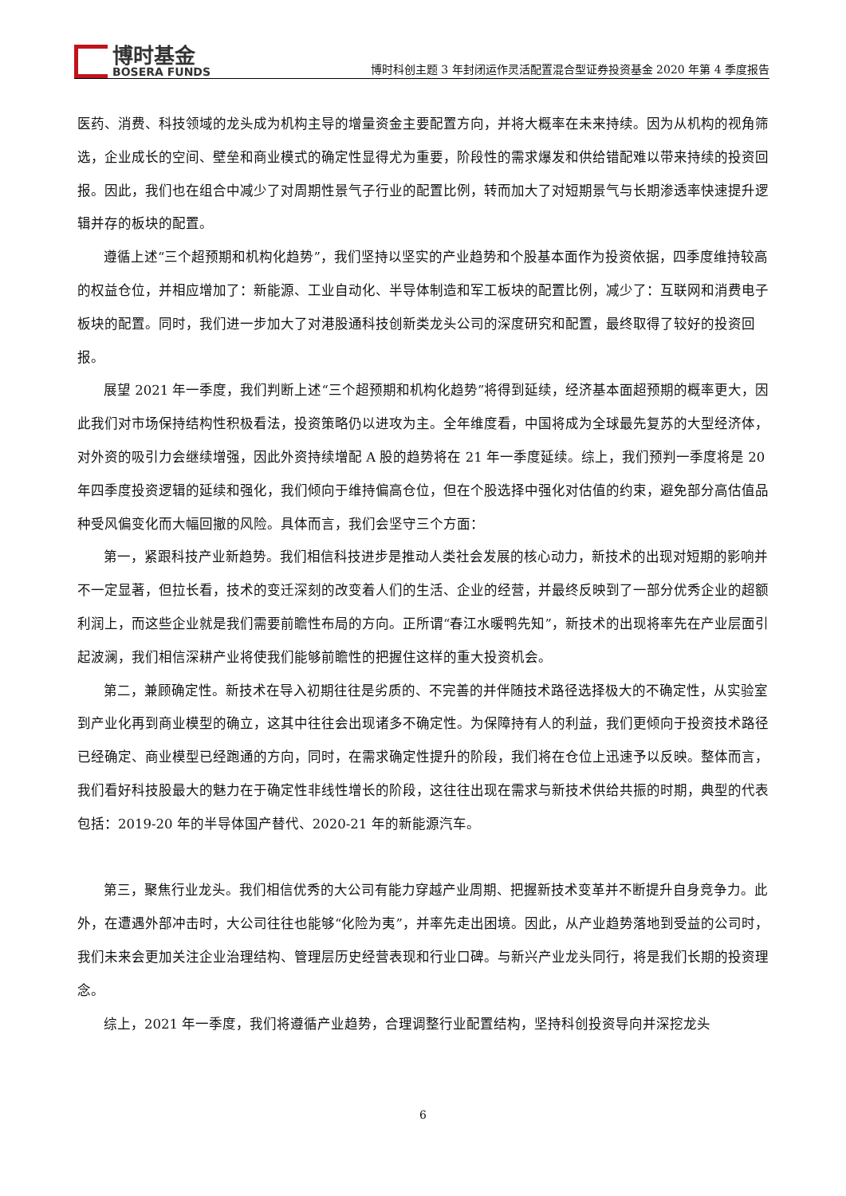博时基金
BOSERA FUNDS
博时科创主题 3 年封闭运作灵活配置混合型证券投资基金 2020 年第 4 季度报告
医药、消费、科技领域的龙头成为机构主导的增量资金主要配置方向，并将大概率在未来持续。因为从机构的视角筛选，企业成长的空间、壁垒和商业模式的确定性显得尤为重要，阶段性的需求爆发和供给错配难以带来持续的投资回报。因此，我们也在组合中减少了对周期性景气子行业的配置比例，转而加大了对短期景气与长期渗透率快速提升逻辑并存的板块的配置。
遵循上述“三个超预期和机构化趋势”，我们坚持以坚实的产业趋势和个股基本面作为投资依据，四季度维持较高的权益仓位，并相应增加了：新能源、工业自动化、半导体制造和军工板块的配置比例，减少了：互联网和消费电子板块的配置。同时，我们进一步加大了对港股通科技创新类龙头公司的深度研究和配置，最终取得了较好的投资回报。
展望 2021 年一季度，我们判断上述“三个超预期和机构化趋势”将得到延续，经济基本面超预期的概率更大，因此我们对市场保持结构性积极看法，投资策略仍以进攻为主。全年维度看，中国将成为全球最先复苏的大型经济体，对外资的吸引力会继续增强，因此外资持续增配 A 股的趋势将在 21 年一季度延续。综上，我们预判一季度将是 20 年四季度投资逻辑的延续和强化，我们倾向于维持偏高仓位，但在个股选择中强化对估值的约束，避免部分高估值品种受风偏变化而大幅回撤的风险。具体而言，我们会坚守三个方面：
第一，紧跟科技产业新趋势。我们相信科技进步是推动人类社会发展的核心动力，新技术的出现对短期的影响并不一定显著，但拉长看，技术的变迁深刻的改变着人们的生活、企业的经营，并最终反映到了一部分优秀企业的超额利润上，而这些企业就是我们需要前瞻性布局的方向。正所谓“春江水暖鸭先知”，新技术的出现将率先在产业层面引起波澜，我们相信深耕产业将使我们能够前瞻性的把握住这样的重大投资机会。
第二，兼顾确定性。新技术在导入初期往往是劣质的、不完善的并伴随技术路径选择极大的不确定性，从实验室到产业化再到商业模型的确立，这其中往往会出现诸多不确定性。为保障持有人的利益，我们更倾向于投资技术路径已经确定、商业模型已经跑通的方向，同时，在需求确定性提升的阶段，我们将在仓位上迅速予以反映。整体而言，我们看好科技股最大的魅力在于确定性非线性增长的阶段，这往往出现在需求与新技术供给共振的时期，典型的代表包括：2019-20 年的半导体国产替代、2020-21 年的新能源汽车。
第三，聚焦行业龙头。我们相信优秀的大公司有能力穿越产业周期、把握新技术变革并不断提升自身竞争力。此外，在遭遇外部冲击时，大公司往往也能够“化险为夷”，并率先走出困境。因此，从产业趋势落地到受益的公司时，我们未来会更加关注企业治理结构、管理层历史经营表现和行业口碑。与新兴产业龙头同行，将是我们长期的投资理念。
综上，2021 年一季度，我们将遵循产业趋势，合理调整行业配置结构，坚持科创投资导向并深挖龙头
6